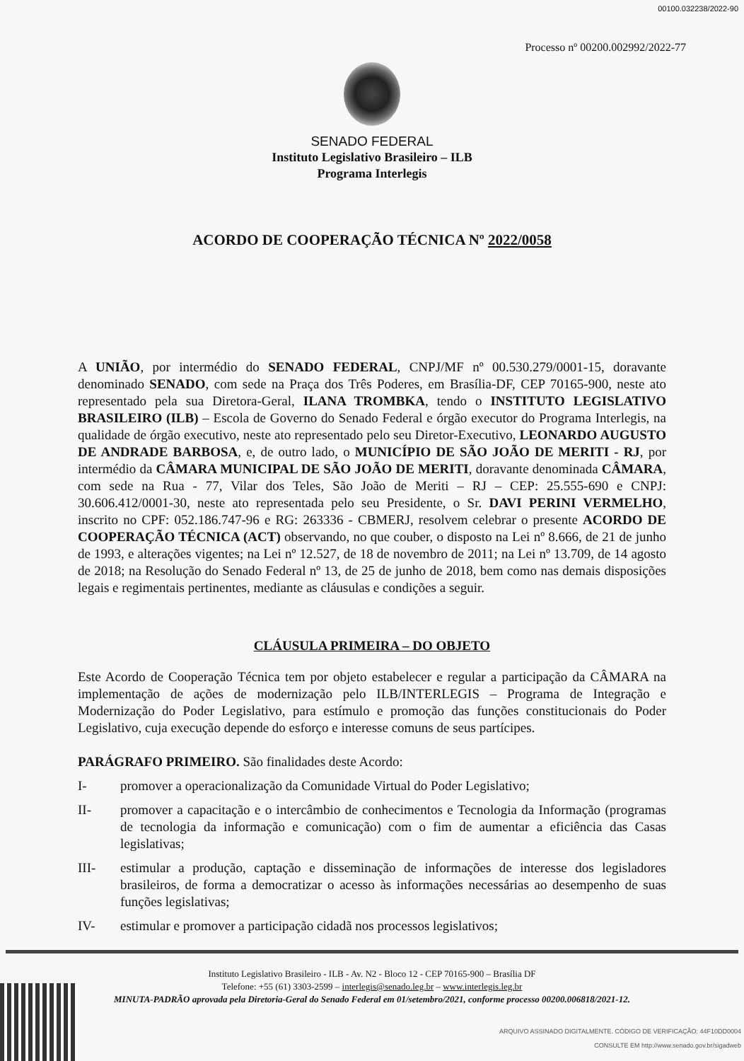00100.032238/2022-90
Processo nº 00200.002992/2022-77
SENADO FEDERAL
Instituto Legislativo Brasileiro – ILB
Programa Interlegis
ACORDO DE COOPERAÇÃO TÉCNICA Nº 2022/0058
A UNIÃO, por intermédio do SENADO FEDERAL, CNPJ/MF nº 00.530.279/0001-15, doravante denominado SENADO, com sede na Praça dos Três Poderes, em Brasília-DF, CEP 70165-900, neste ato representado pela sua Diretora-Geral, ILANA TROMBKA, tendo o INSTITUTO LEGISLATIVO BRASILEIRO (ILB) – Escola de Governo do Senado Federal e órgão executor do Programa Interlegis, na qualidade de órgão executivo, neste ato representado pelo seu Diretor-Executivo, LEONARDO AUGUSTO DE ANDRADE BARBOSA, e, de outro lado, o MUNICÍPIO DE SÃO JOÃO DE MERITI - RJ, por intermédio da CÂMARA MUNICIPAL DE SÃO JOÃO DE MERITI, doravante denominada CÂMARA, com sede na Rua - 77, Vilar dos Teles, São João de Meriti – RJ – CEP: 25.555-690 e CNPJ: 30.606.412/0001-30, neste ato representada pelo seu Presidente, o Sr. DAVI PERINI VERMELHO, inscrito no CPF: 052.186.747-96 e RG: 263336 - CBMERJ, resolvem celebrar o presente ACORDO DE COOPERAÇÃO TÉCNICA (ACT) observando, no que couber, o disposto na Lei nº 8.666, de 21 de junho de 1993, e alterações vigentes; na Lei nº 12.527, de 18 de novembro de 2011; na Lei nº 13.709, de 14 agosto de 2018; na Resolução do Senado Federal nº 13, de 25 de junho de 2018, bem como nas demais disposições legais e regimentais pertinentes, mediante as cláusulas e condições a seguir.
CLÁUSULA PRIMEIRA – DO OBJETO
Este Acordo de Cooperação Técnica tem por objeto estabelecer e regular a participação da CÂMARA na implementação de ações de modernização pelo ILB/INTERLEGIS – Programa de Integração e Modernização do Poder Legislativo, para estímulo e promoção das funções constitucionais do Poder Legislativo, cuja execução depende do esforço e interesse comuns de seus partícipes.
PARÁGRAFO PRIMEIRO. São finalidades deste Acordo:
I- promover a operacionalização da Comunidade Virtual do Poder Legislativo;
II- promover a capacitação e o intercâmbio de conhecimentos e Tecnologia da Informação (programas de tecnologia da informação e comunicação) com o fim de aumentar a eficiência das Casas legislativas;
III- estimular a produção, captação e disseminação de informações de interesse dos legisladores brasileiros, de forma a democratizar o acesso às informações necessárias ao desempenho de suas funções legislativas;
IV- estimular e promover a participação cidadã nos processos legislativos;
Instituto Legislativo Brasileiro - ILB - Av. N2 - Bloco 12 - CEP 70165-900 – Brasília DF
Telefone: +55 (61) 3303-2599 – interlegis@senado.leg.br – www.interlegis.leg.br
MINUTA-PADRÃO aprovada pela Diretoria-Geral do Senado Federal em 01/setembro/2021, conforme processo 00200.006818/2021-12.
ARQUIVO ASSINADO DIGITALMENTE. CÓDIGO DE VERIFICAÇÃO: 44F10DD0004
CONSULTE EM http://www.senado.gov.br/sigadweb